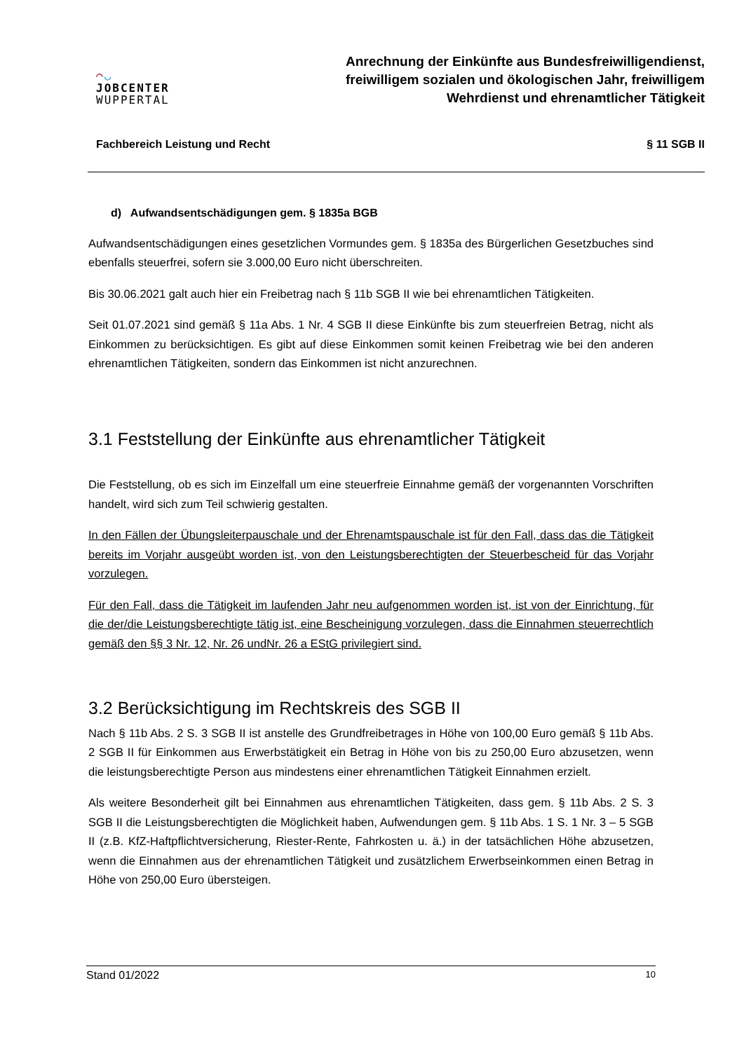◠◡
JOBCENTER
WUPPERTAL
Anrechnung der Einkünfte aus Bundesfreiwilligendienst, freiwilligem sozialen und ökologischen Jahr, freiwilligem Wehrdienst und ehrenamtlicher Tätigkeit
Fachbereich Leistung und Recht § 11 SGB II
d) Aufwandsentschädigungen gem. § 1835a BGB
Aufwandsentschädigungen eines gesetzlichen Vormundes gem. § 1835a des Bürgerlichen Gesetzbuches sind ebenfalls steuerfrei, sofern sie 3.000,00 Euro nicht überschreiten.
Bis 30.06.2021 galt auch hier ein Freibetrag nach § 11b SGB II wie bei ehrenamtlichen Tätigkeiten.
Seit 01.07.2021 sind gemäß § 11a Abs. 1 Nr. 4 SGB II diese Einkünfte bis zum steuerfreien Betrag, nicht als Einkommen zu berücksichtigen. Es gibt auf diese Einkommen somit keinen Freibetrag wie bei den anderen ehrenamtlichen Tätigkeiten, sondern das Einkommen ist nicht anzurechnen.
3.1 Feststellung der Einkünfte aus ehrenamtlicher Tätigkeit
Die Feststellung, ob es sich im Einzelfall um eine steuerfreie Einnahme gemäß der vorgenannten Vorschriften handelt, wird sich zum Teil schwierig gestalten.
In den Fällen der Übungsleiterpauschale und der Ehrenamtspauschale ist für den Fall, dass das die Tätigkeit bereits im Vorjahr ausgeübt worden ist, von den Leistungsberechtigten der Steuerbescheid für das Vorjahr vorzulegen.
Für den Fall, dass die Tätigkeit im laufenden Jahr neu aufgenommen worden ist, ist von der Einrichtung, für die der/die Leistungsberechtigte tätig ist, eine Bescheinigung vorzulegen, dass die Einnahmen steuerrechtlich gemäß den §§ 3 Nr. 12, Nr. 26 undNr. 26 a EStG privilegiert sind.
3.2 Berücksichtigung im Rechtskreis des SGB II
Nach § 11b Abs. 2 S. 3 SGB II ist anstelle des Grundfreibetrages in Höhe von 100,00 Euro gemäß § 11b Abs. 2 SGB II für Einkommen aus Erwerbstätigkeit ein Betrag in Höhe von bis zu 250,00 Euro abzusetzen, wenn die leistungsberechtigte Person aus mindestens einer ehrenamtlichen Tätigkeit Einnahmen erzielt.
Als weitere Besonderheit gilt bei Einnahmen aus ehrenamtlichen Tätigkeiten, dass gem. § 11b Abs. 2 S. 3 SGB II die Leistungsberechtigten die Möglichkeit haben, Aufwendungen gem. § 11b Abs. 1 S. 1 Nr. 3 – 5 SGB II (z.B. KfZ-Haftpflichtversicherung, Riester-Rente, Fahrkosten u. ä.) in der tatsächlichen Höhe abzusetzen, wenn die Einnahmen aus der ehrenamtlichen Tätigkeit und zusätzlichem Erwerbseinkommen einen Betrag in Höhe von 250,00 Euro übersteigen.
Stand 01/2022 10